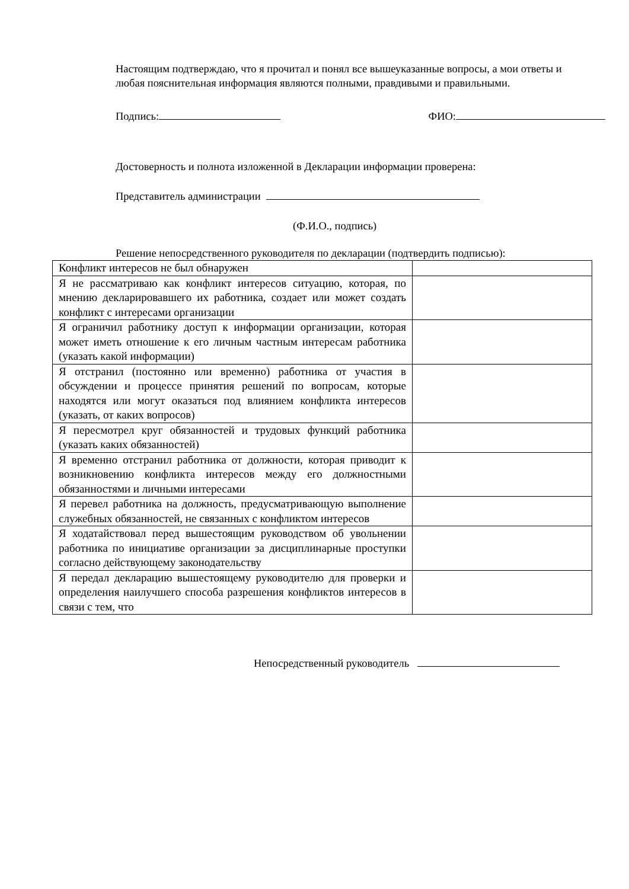Настоящим подтверждаю, что я прочитал и понял все вышеуказанные вопросы, а мои ответы и любая пояснительная информация являются полными, правдивыми и правильными.
Подпись: ФИО:
Достоверность и полнота изложенной в Декларации информации проверена:
Представитель администрации
(Ф.И.О., подпись)
Решение непосредственного руководителя по декларации (подтвердить подписью):
| Конфликт интересов не был обнаружен | |
| Я не рассматриваю как конфликт интересов ситуацию, которая, по мнению декларировавшего их работника, создает или может создать конфликт с интересами организации | |
| Я ограничил работнику доступ к информации организации, которая может иметь отношение к его личным частным интересам работника (указать какой информации) | |
| Я отстранил (постоянно или временно) работника от участия в обсуждении и процессе принятия решений по вопросам, которые находятся или могут оказаться под влиянием конфликта интересов (указать, от каких вопросов) | |
| Я пересмотрел круг обязанностей и трудовых функций работника (указать каких обязанностей) | |
| Я временно отстранил работника от должности, которая приводит к возникновению конфликта интересов между его должностными обязанностями и личными интересами | |
| Я перевел работника на должность, предусматривающую выполнение служебных обязанностей, не связанных с конфликтом интересов | |
| Я ходатайствовал перед вышестоящим руководством об увольнении работника по инициативе организации за дисциплинарные проступки согласно действующему законодательству | |
| Я передал декларацию вышестоящему руководителю для проверки и определения наилучшего способа разрешения конфликтов интересов в связи с тем, что | |
Непосредственный руководитель